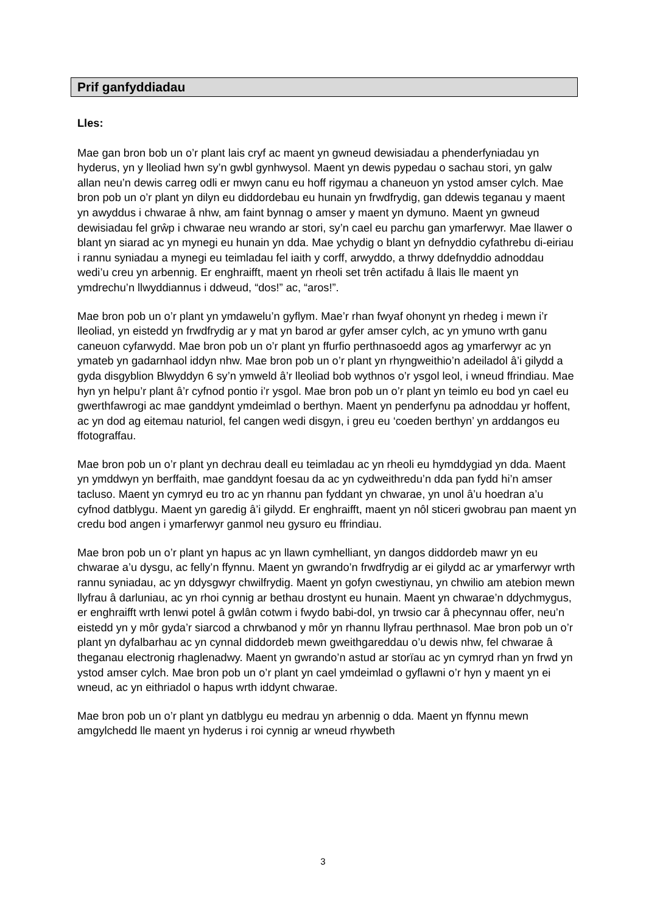Prif ganfyddiadau
Lles:
Mae gan bron bob un o’r plant lais cryf ac maent yn gwneud dewisiadau a phenderfyniadau yn hyderus, yn y lleoliad hwn sy’n gwbl gynhwysol. Maent yn dewis pypedau o sachau stori, yn galw allan neu’n dewis carreg odli er mwyn canu eu hoff rigymau a chaneuon yn ystod amser cylch. Mae bron pob un o’r plant yn dilyn eu diddordebau eu hunain yn frwdfrydig, gan ddewis teganau y maent yn awyddus i chwarae â nhw, am faint bynnag o amser y maent yn dymuno. Maent yn gwneud dewisiadau fel grŵp i chwarae neu wrando ar stori, sy’n cael eu parchu gan ymarferwyr. Mae llawer o blant yn siarad ac yn mynegi eu hunain yn dda. Mae ychydig o blant yn defnyddio cyfathrebu di-eiriau i rannu syniadau a mynegi eu teimladau fel iaith y corff, arwyddo, a thrwy ddefnyddio adnoddau wedi’u creu yn arbennig. Er enghraifft, maent yn rheoli set trên actifadu â llais lle maent yn ymdrechu’n llwyddiannus i ddweud, “dos!” ac, “aros!”.
Mae bron pob un o’r plant yn ymdawelu’n gyflym. Mae’r rhan fwyaf ohonynt yn rhedeg i mewn i’r lleoliad, yn eistedd yn frwdfrydig ar y mat yn barod ar gyfer amser cylch, ac yn ymuno wrth ganu caneuon cyfarwydd. Mae bron pob un o’r plant yn ffurfio perthnasoedd agos ag ymarferwyr ac yn ymateb yn gadarnhaol iddyn nhw. Mae bron pob un o’r plant yn rhyngweithio’n adeiladol â’i gilydd a gyda disgyblion Blwyddyn 6 sy’n ymweld â’r lleoliad bob wythnos o’r ysgol leol, i wneud ffrindiau. Mae hyn yn helpu’r plant â’r cyfnod pontio i’r ysgol. Mae bron pob un o’r plant yn teimlo eu bod yn cael eu gwerthfawrogi ac mae ganddynt ymdeimlad o berthyn. Maent yn penderfynu pa adnoddau yr hoffent, ac yn dod ag eitemau naturiol, fel cangen wedi disgyn, i greu eu ‘coeden berthyn’ yn arddangos eu ffotograffau.
Mae bron pob un o’r plant yn dechrau deall eu teimladau ac yn rheoli eu hymddygiad yn dda. Maent yn ymddwyn yn berffaith, mae ganddynt foesau da ac yn cydweithredu’n dda pan fydd hi’n amser tacluso. Maent yn cymryd eu tro ac yn rhannu pan fyddant yn chwarae, yn unol â’u hoedran a’u cyfnod datblygu. Maent yn garedig â’i gilydd. Er enghraifft, maent yn nôl sticeri gwobrau pan maent yn credu bod angen i ymarferwyr ganmol neu gysuro eu ffrindiau.
Mae bron pob un o’r plant yn hapus ac yn llawn cymhelliant, yn dangos diddordeb mawr yn eu chwarae a’u dysgu, ac felly’n ffynnu. Maent yn gwrando’n frwdfrydig ar ei gilydd ac ar ymarferwyr wrth rannu syniadau, ac yn ddysgwyr chwilfrydig. Maent yn gofyn cwestiynau, yn chwilio am atebion mewn llyfrau â darluniau, ac yn rhoi cynnig ar bethau drostynt eu hunain. Maent yn chwarae’n ddychmygus, er enghraifft wrth lenwi potel â gwlân cotwm i fwydo babi-dol, yn trwsio car â phecynnau offer, neu’n eistedd yn y môr gyda’r siarcod a chrwbanod y môr yn rhannu llyfrau perthnasol. Mae bron pob un o’r plant yn dyfalbarhau ac yn cynnal diddordeb mewn gweithgareddau o’u dewis nhw, fel chwarae â theganau electronig rhaglenadwy. Maent yn gwrando’n astud ar storïau ac yn cymryd rhan yn frwd yn ystod amser cylch. Mae bron pob un o’r plant yn cael ymdeimlad o gyflawni o’r hyn y maent yn ei wneud, ac yn eithriadol o hapus wrth iddynt chwarae.
Mae bron pob un o’r plant yn datblygu eu medrau yn arbennig o dda. Maent yn ffynnu mewn amgylchedd lle maent yn hyderus i roi cynnig ar wneud rhywbeth
3